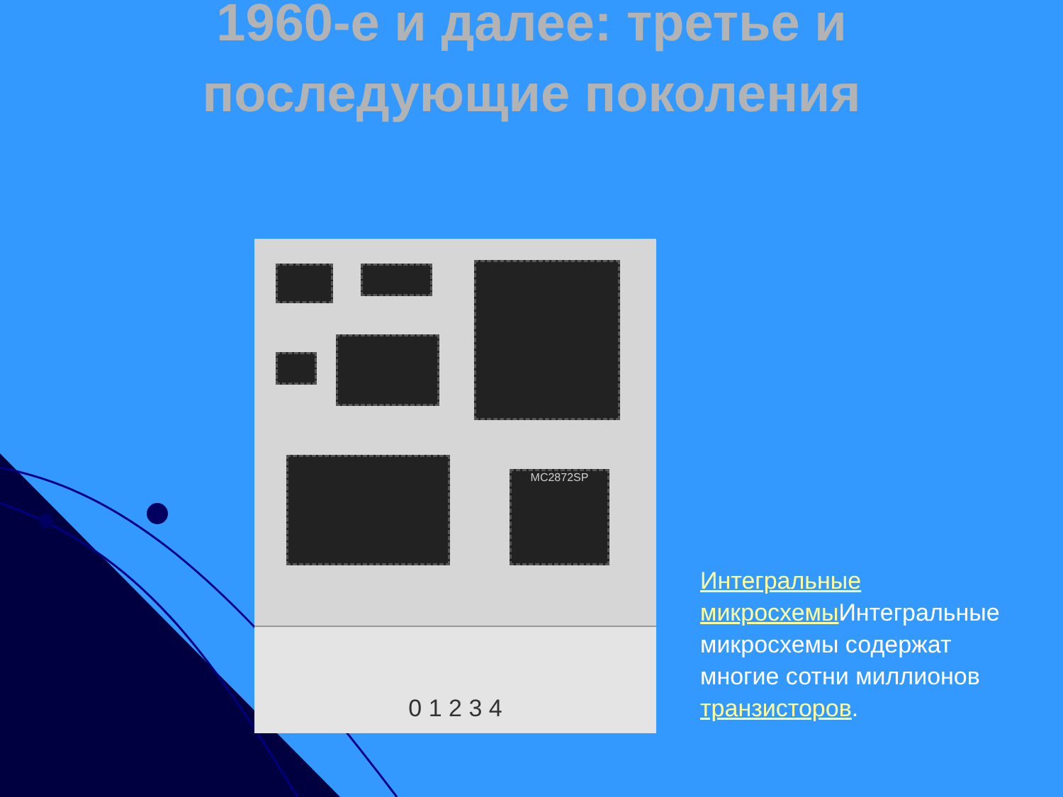1960-е и далее: третье и
последующие поколения
MC2872SP
0 1 2 3 4
Интегральные микросхемы Интегральные микросхемы содержат многие сотни миллионов транзисторов.